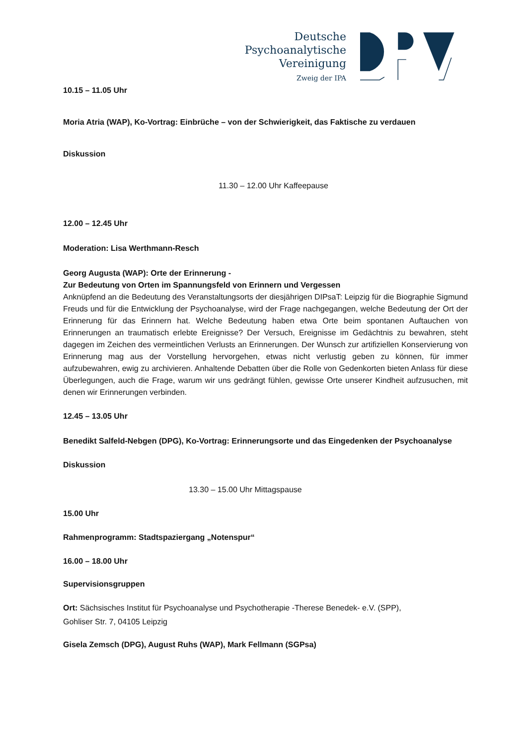Deutsche
Psychoanalytische
Vereinigung
Zweig der IPA
10.15 – 11.05 Uhr
Moria Atria (WAP), Ko-Vortrag: Einbrüche – von der Schwierigkeit, das Faktische zu verdauen
Diskussion
11.30 – 12.00 Uhr Kaffeepause
12.00 – 12.45 Uhr
Moderation: Lisa Werthmann-Resch
Georg Augusta (WAP): Orte der Erinnerung -
Zur Bedeutung von Orten im Spannungsfeld von Erinnern und Vergessen
Anknüpfend an die Bedeutung des Veranstaltungsorts der diesjährigen DIPsaT: Leipzig für die Biographie Sigmund Freuds und für die Entwicklung der Psychoanalyse, wird der Frage nachgegangen, welche Bedeutung der Ort der Erinnerung für das Erinnern hat. Welche Bedeutung haben etwa Orte beim spontanen Auftauchen von Erinnerungen an traumatisch erlebte Ereignisse? Der Versuch, Ereignisse im Gedächtnis zu bewahren, steht dagegen im Zeichen des vermeintlichen Verlusts an Erinnerungen. Der Wunsch zur artifiziellen Konservierung von Erinnerung mag aus der Vorstellung hervorgehen, etwas nicht verlustig geben zu können, für immer aufzubewahren, ewig zu archivieren. Anhaltende Debatten über die Rolle von Gedenkorten bieten Anlass für diese Überlegungen, auch die Frage, warum wir uns gedrängt fühlen, gewisse Orte unserer Kindheit aufzusuchen, mit denen wir Erinnerungen verbinden.
12.45 – 13.05 Uhr
Benedikt Salfeld-Nebgen (DPG), Ko-Vortrag: Erinnerungsorte und das Eingedenken der Psychoanalyse
Diskussion
13.30 – 15.00 Uhr Mittagspause
15.00 Uhr
Rahmenprogramm: Stadtspaziergang „Notenspur“
16.00 – 18.00 Uhr
Supervisionsgruppen
Ort: Sächsisches Institut für Psychoanalyse und Psychotherapie -Therese Benedek- e.V. (SPP),
Gohliser Str. 7, 04105 Leipzig
Gisela Zemsch (DPG), August Ruhs (WAP), Mark Fellmann (SGPsa)